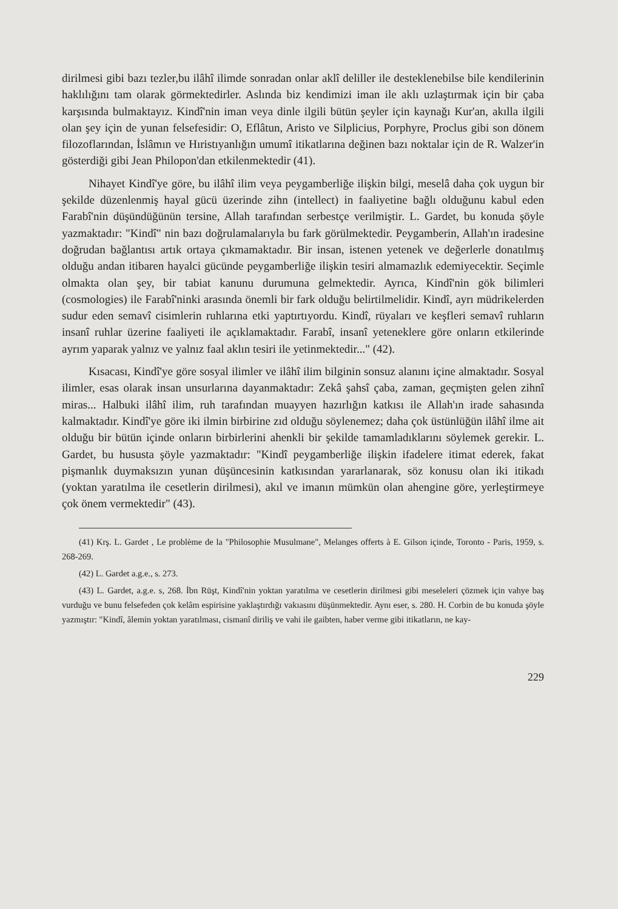dirilmesi gibi bazı tezler,bu ilâhî ilimde sonradan onlar aklî deliller ile desteklenebilse bile kendilerinin haklılığını tam olarak görmektedirler. Aslında biz kendimizi iman ile aklı uzlaştırmak için bir çaba karşısında bulmaktayız. Kindî'nin iman veya dinle ilgili bütün şeyler için kaynağı Kur'an, akılla ilgili olan şey için de yunan felsefesidir: O, Eflâtun, Aristo ve Silplicius, Porphyre, Proclus gibi son dönem filozoflarından, İslâmın ve Hıristıyanlığın umumî itikatlarına değinen bazı noktalar için de R. Walzer'in gösterdiği gibi Jean Philopon'dan etkilenmektedir (41).
Nihayet Kindî'ye göre, bu ilâhî ilim veya peygamberliğe ilişkin bilgi, meselâ daha çok uygun bir şekilde düzenlenmiş hayal gücü üzerinde zihn (intellect) in faaliyetine bağlı olduğunu kabul eden Farabî'nin düşündüğünün tersine, Allah tarafından serbestçe verilmiştir. L. Gardet, bu konuda şöyle yazmaktadır: "Kindî" nin bazı doğrulamalarıyla bu fark görülmektedir. Peygamberin, Allah'ın iradesine doğrudan bağlantısı artık ortaya çıkmamaktadır. Bir insan, istenen yetenek ve değerlerle donatılmış olduğu andan itibaren hayalci gücünde peygamberliğe ilişkin tesiri almamazlık edemiyecektir. Seçimle olmakta olan şey, bir tabiat kanunu durumuna gelmektedir. Ayrıca, Kindî'nin gök bilimleri (cosmologies) ile Farabî'ninki arasında önemli bir fark olduğu belirtilmelidir. Kindî, ayrı müdrikelerden sudur eden semavî cisimlerin ruhlarına etki yaptırtıyordu. Kindî, rüyaları ve keşfleri semavî ruhların insanî ruhlar üzerine faaliyeti ile açıklamaktadır. Farabî, insanî yeteneklere göre onların etkilerinde ayrım yaparak yalnız ve yalnız faal aklın tesiri ile yetinmektedir..." (42).
Kısacası, Kindî'ye göre sosyal ilimler ve ilâhî ilim bilginin sonsuz alanını içine almaktadır. Sosyal ilimler, esas olarak insan unsurlarına dayanmaktadır: Zekâ şahsî çaba, zaman, geçmişten gelen zihnî miras... Halbuki ilâhî ilim, ruh tarafından muayyen hazırlığın katkısı ile Allah'ın irade sahasında kalmaktadır. Kindî'ye göre iki ilmin birbirine zıd olduğu söylenemez; daha çok üstünlüğün ilâhî ilme ait olduğu bir bütün içinde onların birbirlerini ahenkli bir şekilde tamamladıklarını söylemek gerekir. L. Gardet, bu hususta şöyle yazmaktadır: "Kindî peygamberliğe ilişkin ifadelere itimat ederek, fakat pişmanlık duymaksızın yunan düşüncesinin katkısından yararlanarak, söz konusu olan iki itikadı (yoktan yaratılma ile cesetlerin dirilmesi), akıl ve imanın mümkün olan ahengine göre, yerleştirmeye çok önem vermektedir" (43).
(41) Krş. L. Gardet , Le problème de la "Philosophie Musulmane", Melanges offerts à E. Gilson içinde, Toronto - Paris, 1959, s. 268-269.
(42) L. Gardet a.g.e., s. 273.
(43) L. Gardet, a.g.e. s, 268. İbn Rüşt, Kindî'nin yoktan yaratılma ve cesetlerin dirilmesi gibi meseleleri çözmek için vahye baş vurduğu ve bunu felsefeden çok kelâm espirisine yaklaştırdığı vakıasını düşünmektedir. Aynı eser, s. 280. H. Corbin de bu konuda şöyle yazmıştır: "Kindî, âlemin yoktan yaratılması, cismanî diriliş ve vahi ile gaibten, haber verme gibi itikatların, ne kay-
229